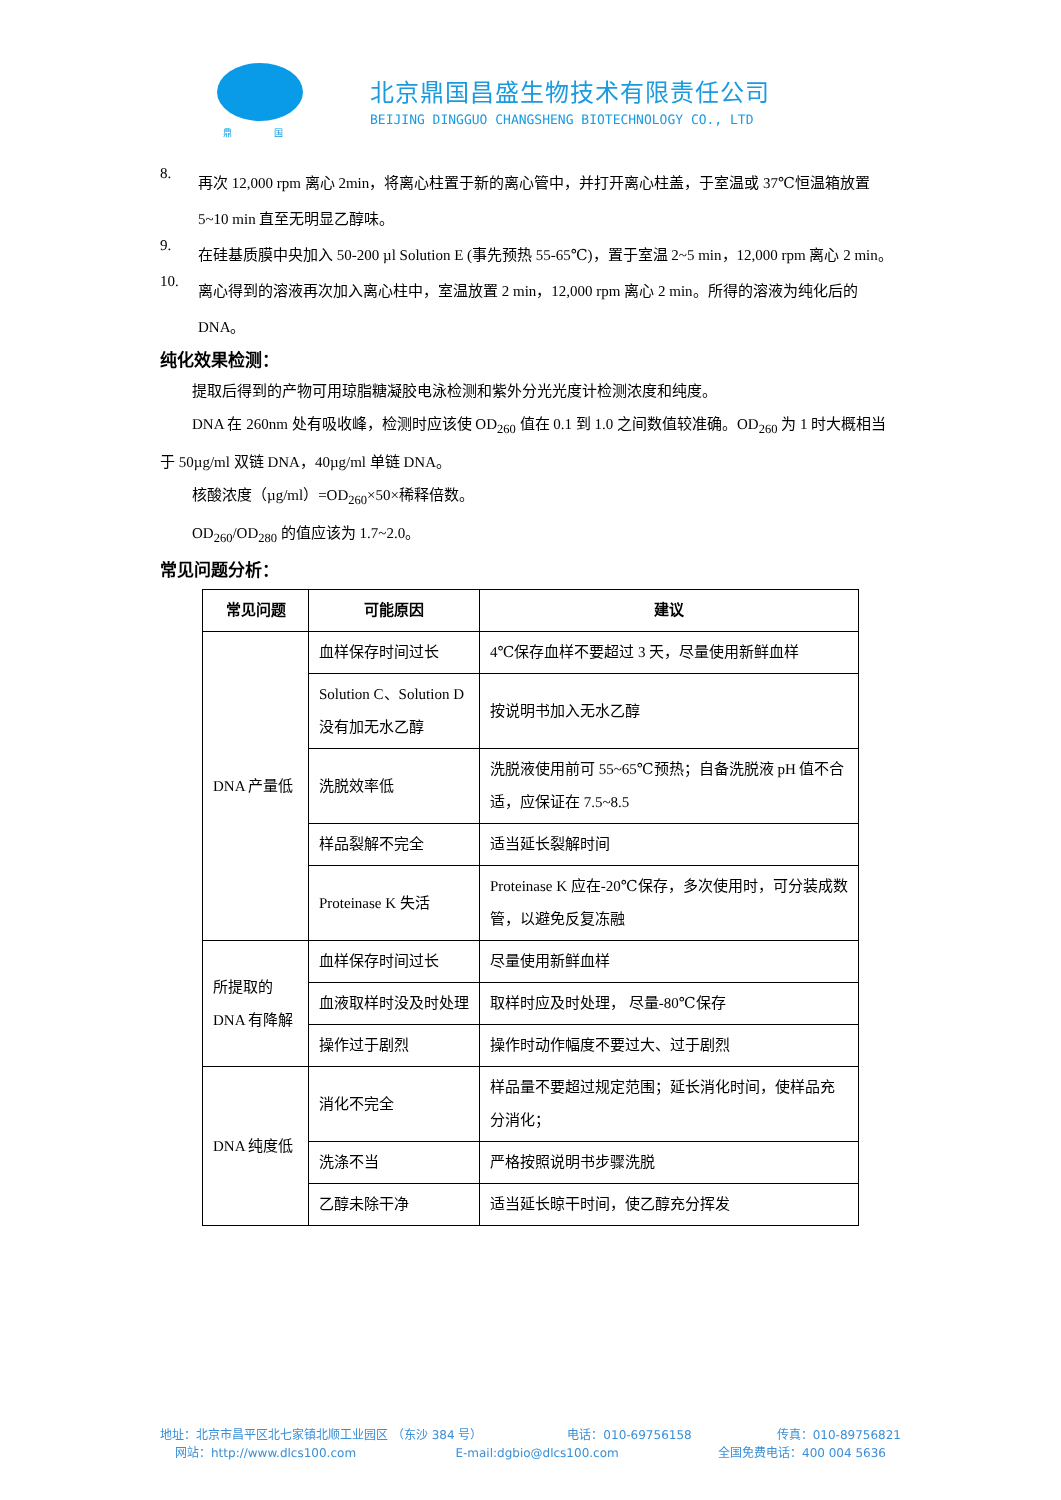鼎 国
北京鼎国昌盛生物技术有限责任公司
BEIJING DINGGUO CHANGSHENG BIOTECHNOLOGY CO., LTD
8.
再次 12,000 rpm 离心 2min，将离心柱置于新的离心管中，并打开离心柱盖，于室温或 37℃恒温箱放置 5~10 min 直至无明显乙醇味。
9.
在硅基质膜中央加入 50-200 µl Solution E (事先预热 55-65℃)，置于室温 2~5 min，12,000 rpm 离心 2 min。
10.
离心得到的溶液再次加入离心柱中，室温放置 2 min，12,000 rpm 离心 2 min。所得的溶液为纯化后的 DNA。
纯化效果检测：
提取后得到的产物可用琼脂糖凝胶电泳检测和紫外分光光度计检测浓度和纯度。
DNA 在 260nm 处有吸收峰，检测时应该使 OD<sub>260</sub> 值在 0.1 到 1.0 之间数值较准确。OD<sub>260</sub> 为 1 时大概相当于 50µg/ml 双链 DNA，40µg/ml 单链 DNA。
核酸浓度（µg/ml）=OD<sub>260</sub>×50×稀释倍数。
OD<sub>260</sub>/OD<sub>280</sub> 的值应该为 1.7~2.0。
常见问题分析：
| 常见问题 | 可能原因 | 建议 |
| --- | --- | --- |
| DNA 产量低 | 血样保存时间过长 | 4℃保存血样不要超过 3 天，尽量使用新鲜血样 |
| | Solution C、Solution D 没有加无水乙醇 | 按说明书加入无水乙醇 |
| | 洗脱效率低 | 洗脱液使用前可 55~65℃预热；自备洗脱液 pH 值不合适，应保证在 7.5~8.5 |
| | 样品裂解不完全 | 适当延长裂解时间 |
| | Proteinase K 失活 | Proteinase K 应在-20℃保存，多次使用时，可分装成数管，以避免反复冻融 |
| 所提取的 DNA 有降解 | 血样保存时间过长 | 尽量使用新鲜血样 |
| | 血液取样时没及时处理 | 取样时应及时处理， 尽量-80℃保存 |
| | 操作过于剧烈 | 操作时动作幅度不要过大、过于剧烈 |
| DNA 纯度低 | 消化不完全 | 样品量不要超过规定范围；延长消化时间，使样品充分消化； |
| | 洗涤不当 | 严格按照说明书步骤洗脱 |
| | 乙醇未除干净 | 适当延长晾干时间，使乙醇充分挥发 |
地址：北京市昌平区北七家镇北顺工业园区 （东沙 384 号） 电话：010-69756158 传真：010-89756821
网站：http://www.dlcs100.com E-mail:dgbio@dlcs100.com 全国免费电话：400 004 5636